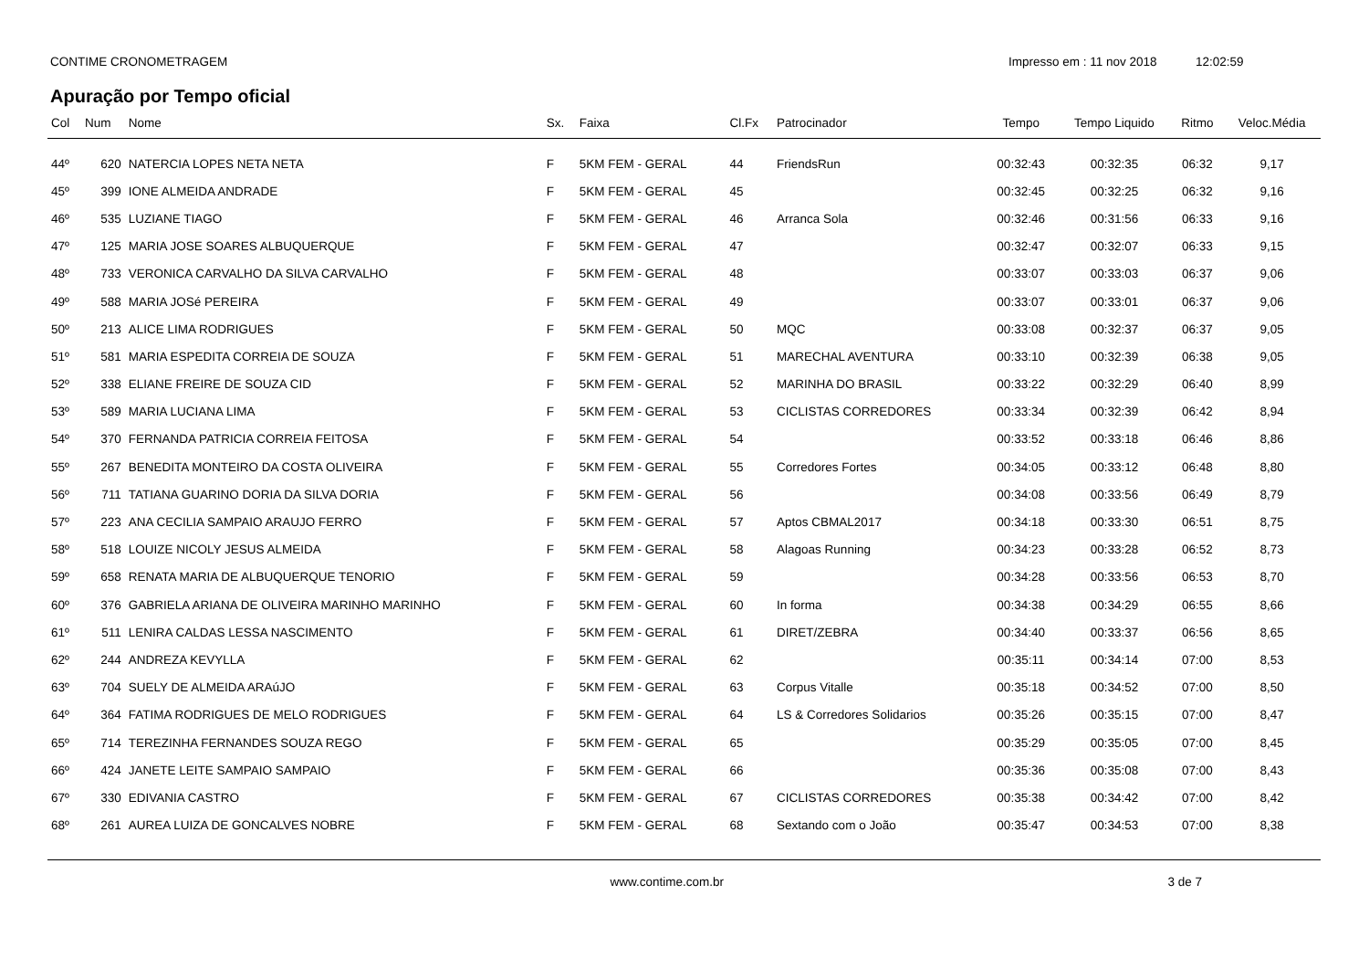CONTIME CRONOMETRAGEM Impresso em : 11 nov 2018 12:02:59
Apuração por Tempo oficial
| Col | Num | Nome | Sx. | Faixa | Cl.Fx | Patrocinador | Tempo | Tempo Liquido | Ritmo | Veloc.Média |
| --- | --- | --- | --- | --- | --- | --- | --- | --- | --- | --- |
| 44º | 620 | NATERCIA LOPES NETA NETA | F | 5KM FEM - GERAL | 44 | FriendsRun | 00:32:43 | 00:32:35 | 06:32 | 9,17 |
| 45º | 399 | IONE ALMEIDA ANDRADE | F | 5KM FEM - GERAL | 45 | | 00:32:45 | 00:32:25 | 06:32 | 9,16 |
| 46º | 535 | LUZIANE TIAGO | F | 5KM FEM - GERAL | 46 | Arranca Sola | 00:32:46 | 00:31:56 | 06:33 | 9,16 |
| 47º | 125 | MARIA JOSE SOARES ALBUQUERQUE | F | 5KM FEM - GERAL | 47 | | 00:32:47 | 00:32:07 | 06:33 | 9,15 |
| 48º | 733 | VERONICA CARVALHO DA SILVA CARVALHO | F | 5KM FEM - GERAL | 48 | | 00:33:07 | 00:33:03 | 06:37 | 9,06 |
| 49º | 588 | MARIA JOSé PEREIRA | F | 5KM FEM - GERAL | 49 | | 00:33:07 | 00:33:01 | 06:37 | 9,06 |
| 50º | 213 | ALICE LIMA RODRIGUES | F | 5KM FEM - GERAL | 50 | MQC | 00:33:08 | 00:32:37 | 06:37 | 9,05 |
| 51º | 581 | MARIA ESPEDITA CORREIA DE SOUZA | F | 5KM FEM - GERAL | 51 | MARECHAL AVENTURA | 00:33:10 | 00:32:39 | 06:38 | 9,05 |
| 52º | 338 | ELIANE FREIRE DE SOUZA CID | F | 5KM FEM - GERAL | 52 | MARINHA DO BRASIL | 00:33:22 | 00:32:29 | 06:40 | 8,99 |
| 53º | 589 | MARIA LUCIANA LIMA | F | 5KM FEM - GERAL | 53 | CICLISTAS CORREDORES | 00:33:34 | 00:32:39 | 06:42 | 8,94 |
| 54º | 370 | FERNANDA PATRICIA CORREIA FEITOSA | F | 5KM FEM - GERAL | 54 | | 00:33:52 | 00:33:18 | 06:46 | 8,86 |
| 55º | 267 | BENEDITA MONTEIRO DA COSTA OLIVEIRA | F | 5KM FEM - GERAL | 55 | Corredores Fortes | 00:34:05 | 00:33:12 | 06:48 | 8,80 |
| 56º | 711 | TATIANA GUARINO DORIA DA SILVA DORIA | F | 5KM FEM - GERAL | 56 | | 00:34:08 | 00:33:56 | 06:49 | 8,79 |
| 57º | 223 | ANA CECILIA SAMPAIO ARAUJO FERRO | F | 5KM FEM - GERAL | 57 | Aptos CBMAL2017 | 00:34:18 | 00:33:30 | 06:51 | 8,75 |
| 58º | 518 | LOUIZE NICOLY JESUS ALMEIDA | F | 5KM FEM - GERAL | 58 | Alagoas Running | 00:34:23 | 00:33:28 | 06:52 | 8,73 |
| 59º | 658 | RENATA MARIA DE ALBUQUERQUE TENORIO | F | 5KM FEM - GERAL | 59 | | 00:34:28 | 00:33:56 | 06:53 | 8,70 |
| 60º | 376 | GABRIELA ARIANA DE OLIVEIRA MARINHO MARINHO | F | 5KM FEM - GERAL | 60 | In forma | 00:34:38 | 00:34:29 | 06:55 | 8,66 |
| 61º | 511 | LENIRA CALDAS LESSA NASCIMENTO | F | 5KM FEM - GERAL | 61 | DIRET/ZEBRA | 00:34:40 | 00:33:37 | 06:56 | 8,65 |
| 62º | 244 | ANDREZA KEVYLLA | F | 5KM FEM - GERAL | 62 | | 00:35:11 | 00:34:14 | 07:00 | 8,53 |
| 63º | 704 | SUELY DE ALMEIDA ARAúJO | F | 5KM FEM - GERAL | 63 | Corpus Vitalle | 00:35:18 | 00:34:52 | 07:00 | 8,50 |
| 64º | 364 | FATIMA RODRIGUES DE MELO RODRIGUES | F | 5KM FEM - GERAL | 64 | LS & Corredores Solidarios | 00:35:26 | 00:35:15 | 07:00 | 8,47 |
| 65º | 714 | TEREZINHA FERNANDES SOUZA REGO | F | 5KM FEM - GERAL | 65 | | 00:35:29 | 00:35:05 | 07:00 | 8,45 |
| 66º | 424 | JANETE LEITE SAMPAIO SAMPAIO | F | 5KM FEM - GERAL | 66 | | 00:35:36 | 00:35:08 | 07:00 | 8,43 |
| 67º | 330 | EDIVANIA CASTRO | F | 5KM FEM - GERAL | 67 | CICLISTAS CORREDORES | 00:35:38 | 00:34:42 | 07:00 | 8,42 |
| 68º | 261 | AUREA LUIZA DE GONCALVES NOBRE | F | 5KM FEM - GERAL | 68 | Sextando com o João | 00:35:47 | 00:34:53 | 07:00 | 8,38 |
www.contime.com.br 3 de 7